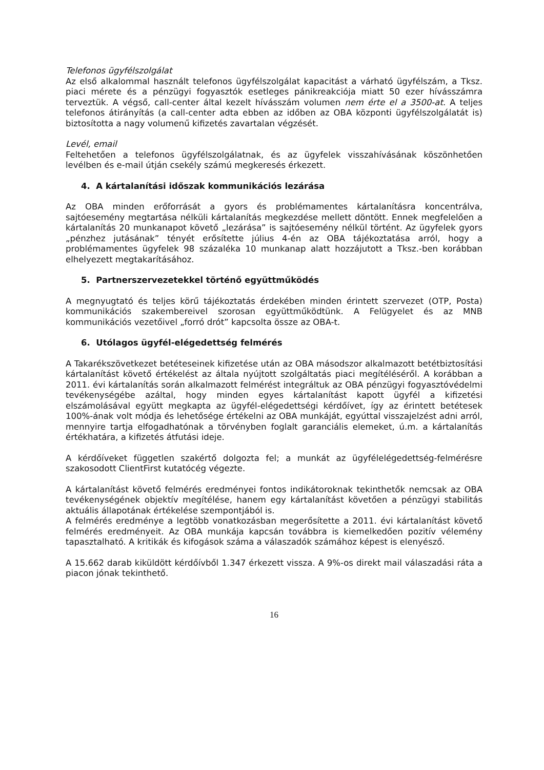Telefonos ügyfélszolgálat
Az első alkalommal használt telefonos ügyfélszolgálat kapacitást a várható ügyfélszám, a Tksz. piaci mérete és a pénzügyi fogyasztók esetleges pánikreakciója miatt 50 ezer hívásszámra terveztük. A végső, call-center által kezelt hívásszám volumen nem érte el a 3500-at. A teljes telefonos átirányítás (a call-center adta ebben az időben az OBA központi ügyfélszolgálatát is) biztosította a nagy volumenű kifizetés zavartalan végzését.
Levél, email
Feltehetően a telefonos ügyfélszolgálatnak, és az ügyfelek visszahívásának köszönhetően levélben és e-mail útján csekély számú megkeresés érkezett.
4. A kártalanítási időszak kommunikációs lezárása
Az OBA minden erőforrását a gyors és problémamentes kártalanításra koncentrálva, sajtóesemény megtartása nélküli kártalanítás megkezdése mellett döntött. Ennek megfelelően a kártalanítás 20 munkanapot követő „lezárása” is sajtóesemény nélkül történt. Az ügyfelek gyors „pénzhez jutásának” tényét erősítette július 4-én az OBA tájékoztatása arról, hogy a problémamentes ügyfelek 98 százaléka 10 munkanap alatt hozzájutott a Tksz.-ben korábban elhelyezett megtakarításához.
5. Partnerszervezetekkel történő együttműködés
A megnyugtató és teljes körű tájékoztatás érdekében minden érintett szervezet (OTP, Posta) kommunikációs szakembereivel szorosan együttműködtünk. A Felügyelet és az MNB kommunikációs vezetőivel „forró drót” kapcsolta össze az OBA-t.
6. Utólagos ügyfél-elégedettség felmérés
A Takarékszövetkezet betéteseinek kifizetése után az OBA másodszor alkalmazott betétbiztosítási kártalanítást követő értékelést az általa nyújtott szolgáltatás piaci megítéléséről. A korábban a 2011. évi kártalanítás során alkalmazott felmérést integráltuk az OBA pénzügyi fogyasztóvédelmi tevékenységébe azáltal, hogy minden egyes kártalanítást kapott ügyfél a kifizetési elszámolásával együtt megkapta az ügyfél-elégedettségi kérdőívet, így az érintett betétesek 100%-ának volt módja és lehetősége értékelni az OBA munkáját, egyúttal visszajelzést adni arról, mennyire tartja elfogadhatónak a törvényben foglalt garanciális elemeket, ú.m. a kártalanítás értékhatára, a kifizetés átfutási ideje.
A kérdőíveket független szakértő dolgozta fel; a munkát az ügyfélelégedettség-felmérésre szakosodott ClientFirst kutatócég végezte.
A kártalanítást követő felmérés eredményei fontos indikátoroknak tekinthetők nemcsak az OBA tevékenységének objektív megítélése, hanem egy kártalanítást követően a pénzügyi stabilitás aktuális állapotának értékelése szempontjából is.
A felmérés eredménye a legtöbb vonatkozásban megerősítette a 2011. évi kártalanítást követő felmérés eredményeit. Az OBA munkája kapcsán továbbra is kiemelkedően pozitív vélemény tapasztalható. A kritikák és kifogások száma a válaszadók számához képest is elenyésző.
A 15.662 darab kiküldött kérdőívből 1.347 érkezett vissza. A 9%-os direkt mail válaszadási ráta a piacon jónak tekinthető.
16